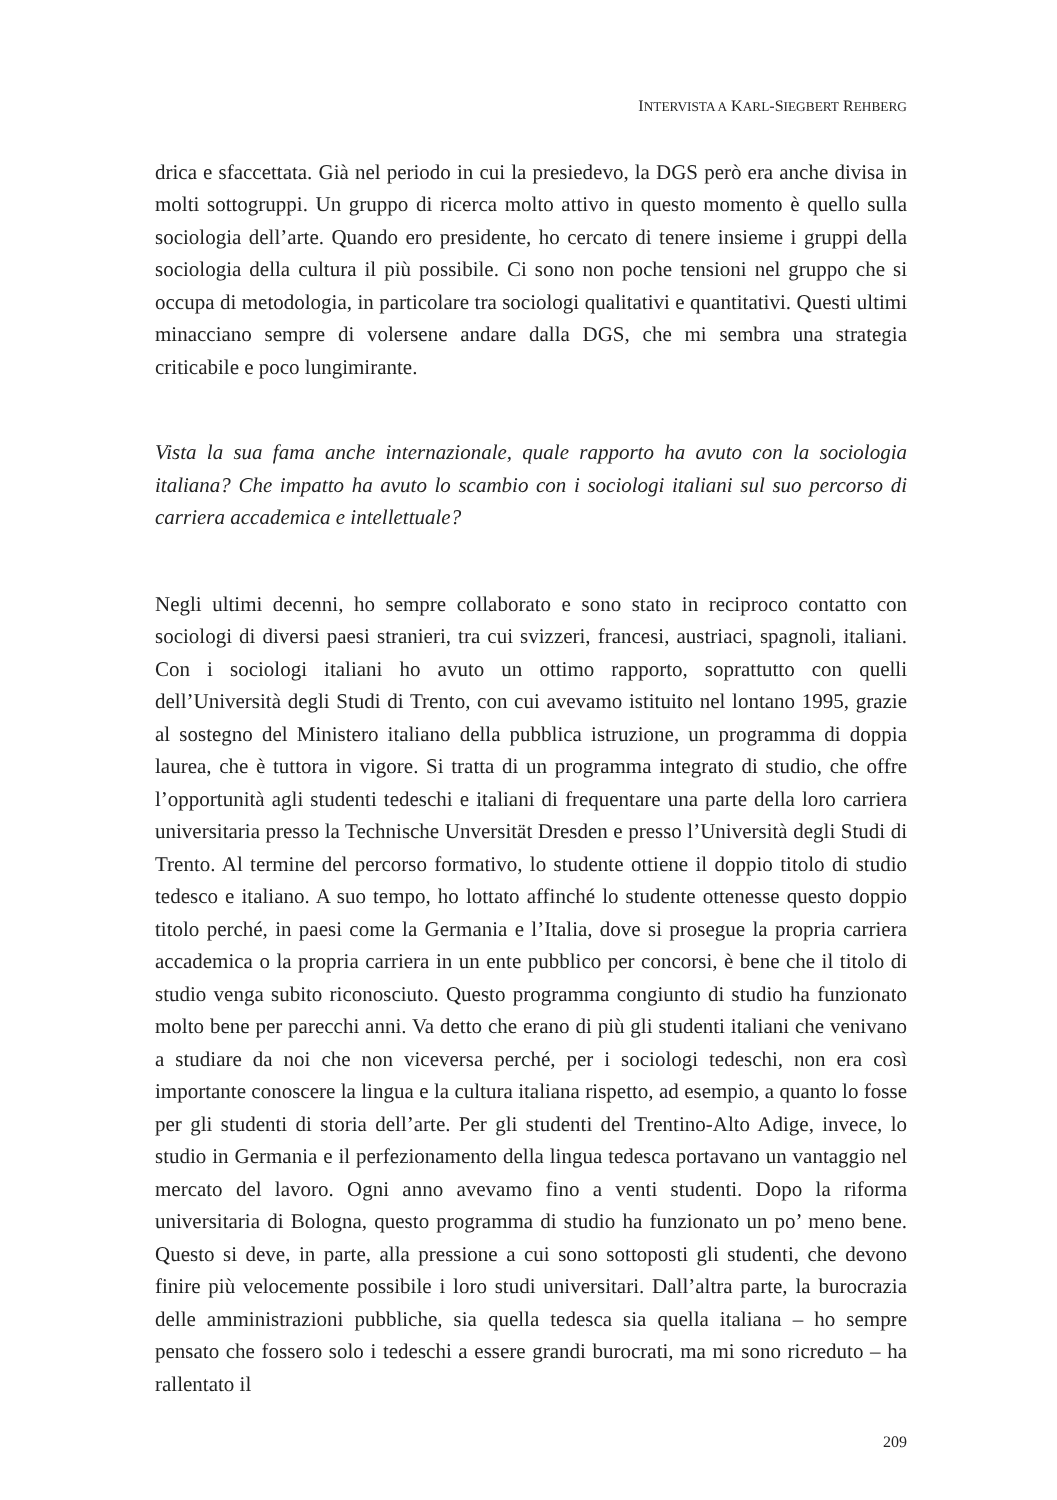INTERVISTA A KARL-SIEGBERT REHBERG
drica e sfaccettata. Già nel periodo in cui la presiedevo, la DGS però era anche divisa in molti sottogruppi. Un gruppo di ricerca molto attivo in questo momento è quello sulla sociologia dell’arte. Quando ero presidente, ho cercato di tenere insieme i gruppi della sociologia della cultura il più possibile. Ci sono non poche tensioni nel gruppo che si occupa di metodologia, in particolare tra sociologi qualitativi e quantitativi. Questi ultimi minacciano sempre di volersene andare dalla DGS, che mi sembra una strategia criticabile e poco lungimirante.
Vista la sua fama anche internazionale, quale rapporto ha avuto con la sociologia italiana? Che impatto ha avuto lo scambio con i sociologi italiani sul suo percorso di carriera accademica e intellettuale?
Negli ultimi decenni, ho sempre collaborato e sono stato in reciproco contatto con sociologi di diversi paesi stranieri, tra cui svizzeri, francesi, austriaci, spagnoli, italiani. Con i sociologi italiani ho avuto un ottimo rapporto, soprattutto con quelli dell’Università degli Studi di Trento, con cui avevamo istituito nel lontano 1995, grazie al sostegno del Ministero italiano della pubblica istruzione, un programma di doppia laurea, che è tuttora in vigore. Si tratta di un programma integrato di studio, che offre l’opportunità agli studenti tedeschi e italiani di frequentare una parte della loro carriera universitaria presso la Technische Unversität Dresden e presso l’Università degli Studi di Trento. Al termine del percorso formativo, lo studente ottiene il doppio titolo di studio tedesco e italiano. A suo tempo, ho lottato affinché lo studente ottenesse questo doppio titolo perché, in paesi come la Germania e l’Italia, dove si prosegue la propria carriera accademica o la propria carriera in un ente pubblico per concorsi, è bene che il titolo di studio venga subito riconosciuto. Questo programma congiunto di studio ha funzionato molto bene per parecchi anni. Va detto che erano di più gli studenti italiani che venivano a studiare da noi che non viceversa perché, per i sociologi tedeschi, non era così importante conoscere la lingua e la cultura italiana rispetto, ad esempio, a quanto lo fosse per gli studenti di storia dell’arte. Per gli studenti del Trentino-Alto Adige, invece, lo studio in Germania e il perfezionamento della lingua tedesca portavano un vantaggio nel mercato del lavoro. Ogni anno avevamo fino a venti studenti. Dopo la riforma universitaria di Bologna, questo programma di studio ha funzionato un po’ meno bene. Questo si deve, in parte, alla pressione a cui sono sottoposti gli studenti, che devono finire più velocemente possibile i loro studi universitari. Dall’altra parte, la burocrazia delle amministrazioni pubbliche, sia quella tedesca sia quella italiana – ho sempre pensato che fossero solo i tedeschi a essere grandi burocrati, ma mi sono ricreduto – ha rallentato il
209